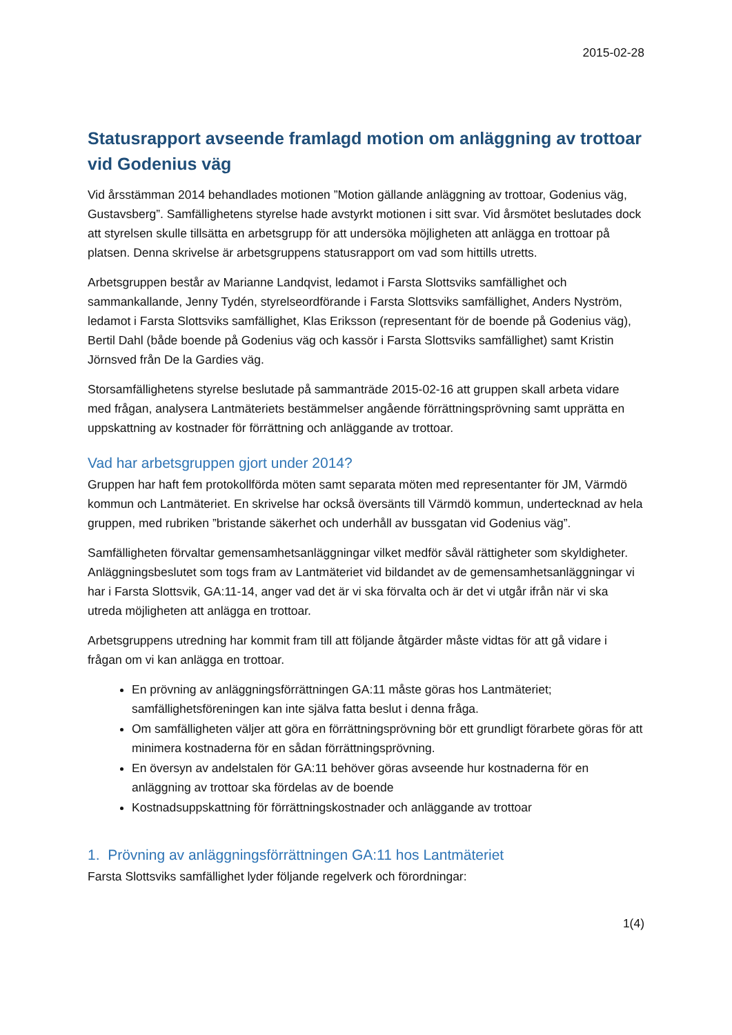2015-02-28
Statusrapport avseende framlagd motion om anläggning av trottoar vid Godenius väg
Vid årsstämman 2014 behandlades motionen ”Motion gällande anläggning av trottoar, Godenius väg, Gustavsberg”. Samfällighetens styrelse hade avstyrkt motionen i sitt svar. Vid årsmötet beslutades dock att styrelsen skulle tillsätta en arbetsgrupp för att undersöka möjligheten att anlägga en trottoar på platsen. Denna skrivelse är arbetsgruppens statusrapport om vad som hittills utretts.
Arbetsgruppen består av Marianne Landqvist, ledamot i Farsta Slottsviks samfällighet och sammankallande, Jenny Tydén, styrelseordförande i Farsta Slottsviks samfällighet, Anders Nyström, ledamot i Farsta Slottsviks samfällighet, Klas Eriksson (representant för de boende på Godenius väg), Bertil Dahl (både boende på Godenius väg och kassör i Farsta Slottsviks samfällighet) samt Kristin Jörnsved från De la Gardies väg.
Storsamfällighetens styrelse beslutade på sammanträde 2015-02-16 att gruppen skall arbeta vidare med frågan, analysera Lantmäteriets bestämmelser angående förrättningsprövning samt upprätta en uppskattning av kostnader för förrättning och anläggande av trottoar.
Vad har arbetsgruppen gjort under 2014?
Gruppen har haft fem protokollförda möten samt separata möten med representanter för JM, Värmdö kommun och Lantmäteriet. En skrivelse har också översänts till Värmdö kommun, undertecknad av hela gruppen, med rubriken ”bristande säkerhet och underhåll av bussgatan vid Godenius väg”.
Samfälligheten förvaltar gemensamhetsanläggningar vilket medför såväl rättigheter som skyldigheter. Anläggningsbeslutet som togs fram av Lantmäteriet vid bildandet av de gemensamhetsanläggningar vi har i Farsta Slottsvik, GA:11-14, anger vad det är vi ska förvalta och är det vi utgår ifrån när vi ska utreda möjligheten att anlägga en trottoar.
Arbetsgruppens utredning har kommit fram till att följande åtgärder måste vidtas för att gå vidare i frågan om vi kan anlägga en trottoar.
En prövning av anläggningsförrättningen GA:11 måste göras hos Lantmäteriet; samfällighetsföreningen kan inte själva fatta beslut i denna fråga.
Om samfälligheten väljer att göra en förrättningsprövning bör ett grundligt förarbete göras för att minimera kostnaderna för en sådan förrättningsprövning.
En översyn av andelstalen för GA:11 behöver göras avseende hur kostnaderna för en anläggning av trottoar ska fördelas av de boende
Kostnadsuppskattning för förrättningskostnader och anläggande av trottoar
1. Prövning av anläggningsförrättningen GA:11 hos Lantmäteriet
Farsta Slottsviks samfällighet lyder följande regelverk och förordningar:
1(4)